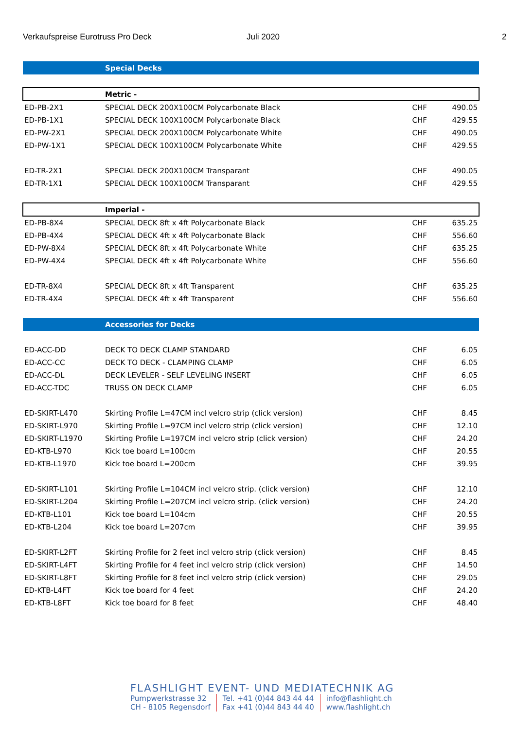Verkaufspreise Eurotruss Pro Deck Juli 2020 2
| | Special Decks | | |
| | Metric - | | |
| ED-PB-2X1 | SPECIAL DECK 200X100CM Polycarbonate Black | CHF | 490.05 |
| ED-PB-1X1 | SPECIAL DECK 100X100CM Polycarbonate Black | CHF | 429.55 |
| ED-PW-2X1 | SPECIAL DECK 200X100CM Polycarbonate White | CHF | 490.05 |
| ED-PW-1X1 | SPECIAL DECK 100X100CM Polycarbonate White | CHF | 429.55 |
| ED-TR-2X1 | SPECIAL DECK 200X100CM Transparant | CHF | 490.05 |
| ED-TR-1X1 | SPECIAL DECK 100X100CM Transparant | CHF | 429.55 |
| | Imperial - | | |
| ED-PB-8X4 | SPECIAL DECK 8ft x 4ft Polycarbonate Black | CHF | 635.25 |
| ED-PB-4X4 | SPECIAL DECK 4ft x 4ft Polycarbonate Black | CHF | 556.60 |
| ED-PW-8X4 | SPECIAL DECK 8ft x 4ft Polycarbonate White | CHF | 635.25 |
| ED-PW-4X4 | SPECIAL DECK 4ft x 4ft Polycarbonate White | CHF | 556.60 |
| ED-TR-8X4 | SPECIAL DECK 8ft x 4ft Transparent | CHF | 635.25 |
| ED-TR-4X4 | SPECIAL DECK 4ft x 4ft Transparent | CHF | 556.60 |
| | Accessories for Decks | | |
| ED-ACC-DD | DECK TO DECK CLAMP STANDARD | CHF | 6.05 |
| ED-ACC-CC | DECK TO DECK - CLAMPING CLAMP | CHF | 6.05 |
| ED-ACC-DL | DECK LEVELER - SELF LEVELING INSERT | CHF | 6.05 |
| ED-ACC-TDC | TRUSS ON DECK CLAMP | CHF | 6.05 |
| ED-SKIRT-L470 | Skirting Profile L=47CM incl velcro strip (click version) | CHF | 8.45 |
| ED-SKIRT-L970 | Skirting Profile L=97CM incl velcro strip (click version) | CHF | 12.10 |
| ED-SKIRT-L1970 | Skirting Profile L=197CM incl velcro strip (click version) | CHF | 24.20 |
| ED-KTB-L970 | Kick toe board L=100cm | CHF | 20.55 |
| ED-KTB-L1970 | Kick toe board L=200cm | CHF | 39.95 |
| ED-SKIRT-L101 | Skirting Profile L=104CM incl velcro strip. (click version) | CHF | 12.10 |
| ED-SKIRT-L204 | Skirting Profile L=207CM incl velcro strip. (click version) | CHF | 24.20 |
| ED-KTB-L101 | Kick toe board L=104cm | CHF | 20.55 |
| ED-KTB-L204 | Kick toe board L=207cm | CHF | 39.95 |
| ED-SKIRT-L2FT | Skirting Profile for 2 feet incl velcro strip (click version) | CHF | 8.45 |
| ED-SKIRT-L4FT | Skirting Profile for 4 feet incl velcro strip (click version) | CHF | 14.50 |
| ED-SKIRT-L8FT | Skirting Profile for 8 feet incl velcro strip (click version) | CHF | 29.05 |
| ED-KTB-L4FT | Kick toe board for 4 feet | CHF | 24.20 |
| ED-KTB-L8FT | Kick toe board for 8 feet | CHF | 48.40 |
FLASHLIGHT EVENT- UND MEDIATECHNIK AG
Pumpwerkstrasse 32
CH - 8105 Regensdorf
Tel. +41 (0)44 843 44 44
Fax +41 (0)44 843 44 40
info@flashlight.ch
www.flashlight.ch